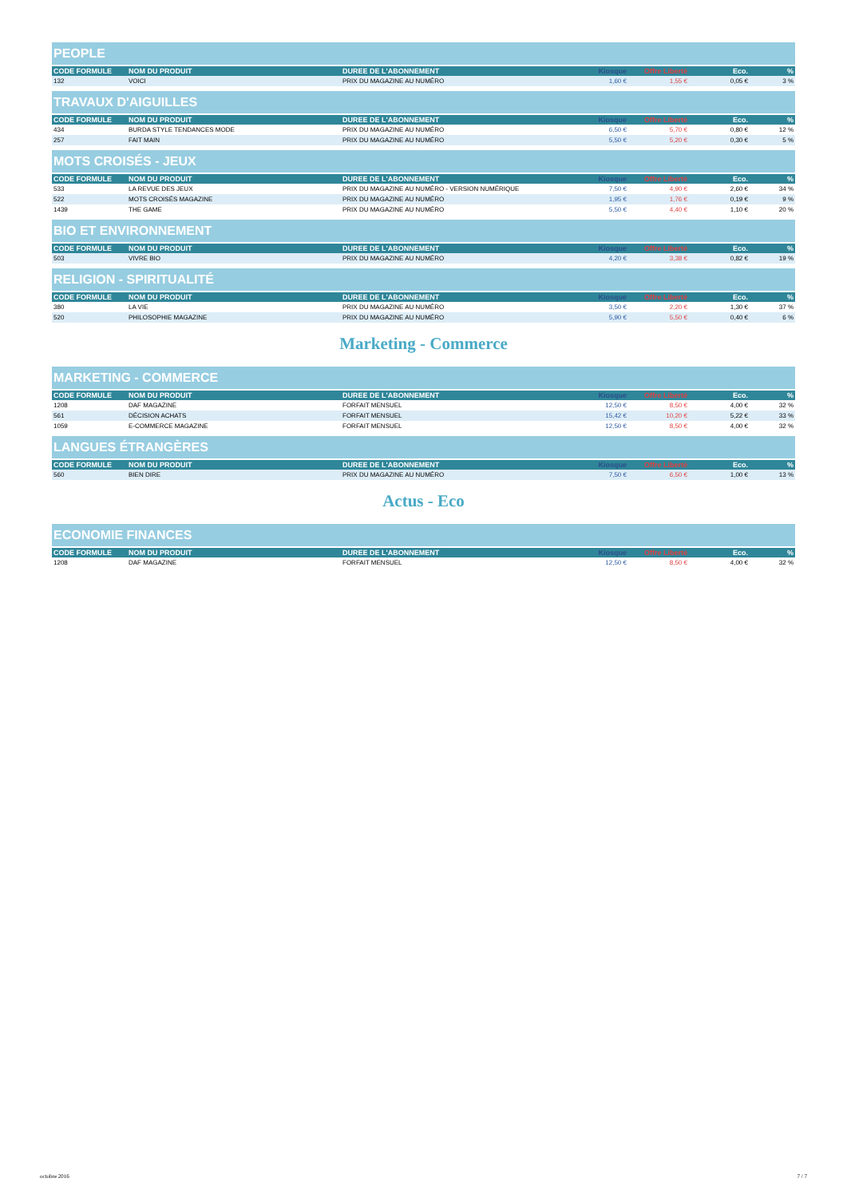| PEOPLE | | | | | | |
| CODE FORMULE | NOM DU PRODUIT | DUREE DE L'ABONNEMENT | Kiosque | Offre Liberté | Eco. | % |
| 132 | VOICI | PRIX DU MAGAZINE AU NUMÉRO | 1,60 € | 1,55 € | 0,05 € | 3 % |
| TRAVAUX D'AIGUILLES | | | | | | |
| CODE FORMULE | NOM DU PRODUIT | DUREE DE L'ABONNEMENT | Kiosque | Offre Liberté | Eco. | % |
| 434 | BURDA STYLE TENDANCES MODE | PRIX DU MAGAZINE AU NUMÉRO | 6,50 € | 5,70 € | 0,80 € | 12 % |
| 257 | FAIT MAIN | PRIX DU MAGAZINE AU NUMÉRO | 5,50 € | 5,20 € | 0,30 € | 5 % |
| MOTS CROISÉS - JEUX | | | | | | |
| CODE FORMULE | NOM DU PRODUIT | DUREE DE L'ABONNEMENT | Kiosque | Offre Liberté | Eco. | % |
| 533 | LA REVUE DES JEUX | PRIX DU MAGAZINE AU NUMÉRO - VERSION NUMÉRIQUE | 7,50 € | 4,90 € | 2,60 € | 34 % |
| 522 | MOTS CROISÉS MAGAZINE | PRIX DU MAGAZINE AU NUMÉRO | 1,95 € | 1,76 € | 0,19 € | 9 % |
| 1439 | THE GAME | PRIX DU MAGAZINE AU NUMÉRO | 5,50 € | 4,40 € | 1,10 € | 20 % |
| BIO ET ENVIRONNEMENT | | | | | | |
| CODE FORMULE | NOM DU PRODUIT | DUREE DE L'ABONNEMENT | Kiosque | Offre Liberté | Eco. | % |
| 503 | VIVRE BIO | PRIX DU MAGAZINE AU NUMÉRO | 4,20 € | 3,38 € | 0,82 € | 19 % |
| RELIGION - SPIRITUALITÉ | | | | | | |
| CODE FORMULE | NOM DU PRODUIT | DUREE DE L'ABONNEMENT | Kiosque | Offre Liberté | Eco. | % |
| 380 | LA VIE | PRIX DU MAGAZINE AU NUMÉRO | 3,50 € | 2,20 € | 1,30 € | 37 % |
| 520 | PHILOSOPHIE MAGAZINE | PRIX DU MAGAZINE AU NUMÉRO | 5,90 € | 5,50 € | 0,40 € | 6 % |
Marketing - Commerce
| MARKETING - COMMERCE | | | | | | |
| CODE FORMULE | NOM DU PRODUIT | DUREE DE L'ABONNEMENT | Kiosque | Offre Liberté | Eco. | % |
| 1208 | DAF MAGAZINE | FORFAIT MENSUEL | 12,50 € | 8,50 € | 4,00 € | 32 % |
| 561 | DÉCISION ACHATS | FORFAIT MENSUEL | 15,42 € | 10,20 € | 5,22 € | 33 % |
| 1059 | E-COMMERCE MAGAZINE | FORFAIT MENSUEL | 12,50 € | 8,50 € | 4,00 € | 32 % |
| LANGUES ÉTRANGÈRES | | | | | | |
| CODE FORMULE | NOM DU PRODUIT | DUREE DE L'ABONNEMENT | Kiosque | Offre Liberté | Eco. | % |
| 560 | BIEN DIRE | PRIX DU MAGAZINE AU NUMÉRO | 7,50 € | 6,50 € | 1,00 € | 13 % |
Actus - Eco
| ECONOMIE FINANCES | | | | | | |
| CODE FORMULE | NOM DU PRODUIT | DUREE DE L'ABONNEMENT | Kiosque | Offre Liberté | Eco. | % |
| 1208 | DAF MAGAZINE | FORFAIT MENSUEL | 12,50 € | 8,50 € | 4,00 € | 32 % |
octobre 2016 7 / 7